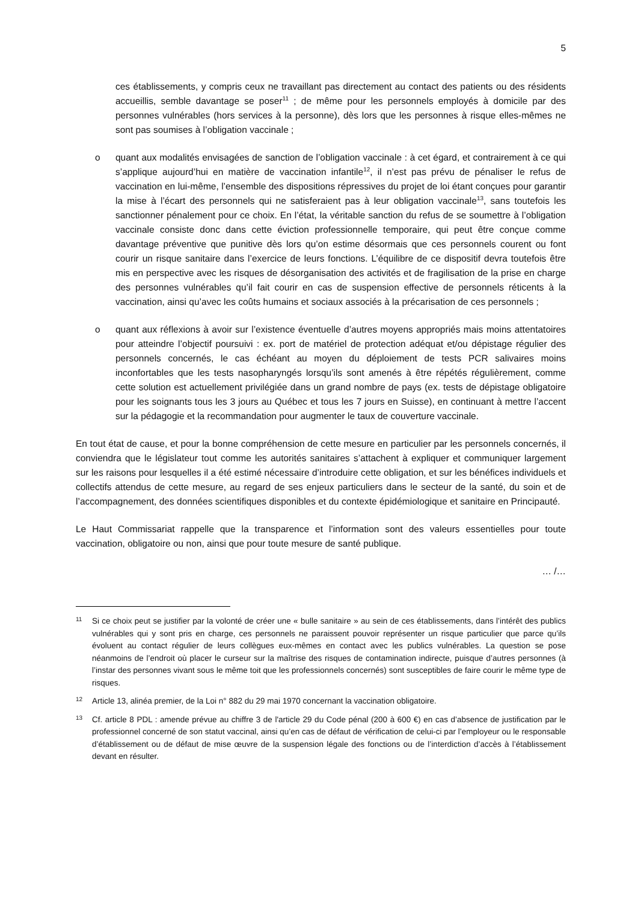5
ces établissements, y compris ceux ne travaillant pas directement au contact des patients ou des résidents accueillis, semble davantage se poser<sup>11</sup> ; de même pour les personnels employés à domicile par des personnes vulnérables (hors services à la personne), dès lors que les personnes à risque elles-mêmes ne sont pas soumises à l’obligation vaccinale ;
o quant aux modalités envisagées de sanction de l’obligation vaccinale : à cet égard, et contrairement à ce qui s’applique aujourd’hui en matière de vaccination infantile<sup>12</sup>, il n’est pas prévu de pénaliser le refus de vaccination en lui-même, l’ensemble des dispositions répressives du projet de loi étant conçues pour garantir la mise à l’écart des personnels qui ne satisferaient pas à leur obligation vaccinale<sup>13</sup>, sans toutefois les sanctionner pénalement pour ce choix. En l’état, la véritable sanction du refus de se soumettre à l’obligation vaccinale consiste donc dans cette éviction professionnelle temporaire, qui peut être conçue comme davantage préventive que punitive dès lors qu’on estime désormais que ces personnels courent ou font courir un risque sanitaire dans l’exercice de leurs fonctions. L’équilibre de ce dispositif devra toutefois être mis en perspective avec les risques de désorganisation des activités et de fragilisation de la prise en charge des personnes vulnérables qu’il fait courir en cas de suspension effective de personnels réticents à la vaccination, ainsi qu’avec les coûts humains et sociaux associés à la précarisation de ces personnels ;
o quant aux réflexions à avoir sur l’existence éventuelle d’autres moyens appropriés mais moins attentatoires pour atteindre l’objectif poursuivi : ex. port de matériel de protection adéquat et/ou dépistage régulier des personnels concernés, le cas échéant au moyen du déploiement de tests PCR salivaires moins inconfortables que les tests nasopharyngés lorsqu’ils sont amenés à être répétés régulièrement, comme cette solution est actuellement privilégiée dans un grand nombre de pays (ex. tests de dépistage obligatoire pour les soignants tous les 3 jours au Québec et tous les 7 jours en Suisse), en continuant à mettre l’accent sur la pédagogie et la recommandation pour augmenter le taux de couverture vaccinale.
En tout état de cause, et pour la bonne compréhension de cette mesure en particulier par les personnels concernés, il conviendra que le législateur tout comme les autorités sanitaires s’attachent à expliquer et communiquer largement sur les raisons pour lesquelles il a été estimé nécessaire d’introduire cette obligation, et sur les bénéfices individuels et collectifs attendus de cette mesure, au regard de ses enjeux particuliers dans le secteur de la santé, du soin et de l’accompagnement, des données scientifiques disponibles et du contexte épidémiologique et sanitaire en Principauté.
Le Haut Commissariat rappelle que la transparence et l’information sont des valeurs essentielles pour toute vaccination, obligatoire ou non, ainsi que pour toute mesure de santé publique.
… /…
11 Si ce choix peut se justifier par la volonté de créer une « bulle sanitaire » au sein de ces établissements, dans l’intérêt des publics vulnérables qui y sont pris en charge, ces personnels ne paraissent pouvoir représenter un risque particulier que parce qu’ils évoluent au contact régulier de leurs collègues eux-mêmes en contact avec les publics vulnérables. La question se pose néanmoins de l’endroit où placer le curseur sur la maîtrise des risques de contamination indirecte, puisque d’autres personnes (à l’instar des personnes vivant sous le même toit que les professionnels concernés) sont susceptibles de faire courir le même type de risques.
12 Article 13, alinéa premier, de la Loi n° 882 du 29 mai 1970 concernant la vaccination obligatoire.
13 Cf. article 8 PDL : amende prévue au chiffre 3 de l'article 29 du Code pénal (200 à 600 €) en cas d’absence de justification par le professionnel concerné de son statut vaccinal, ainsi qu’en cas de défaut de vérification de celui-ci par l’employeur ou le responsable d’établissement ou de défaut de mise œuvre de la suspension légale des fonctions ou de l’interdiction d’accès à l’établissement devant en résulter.